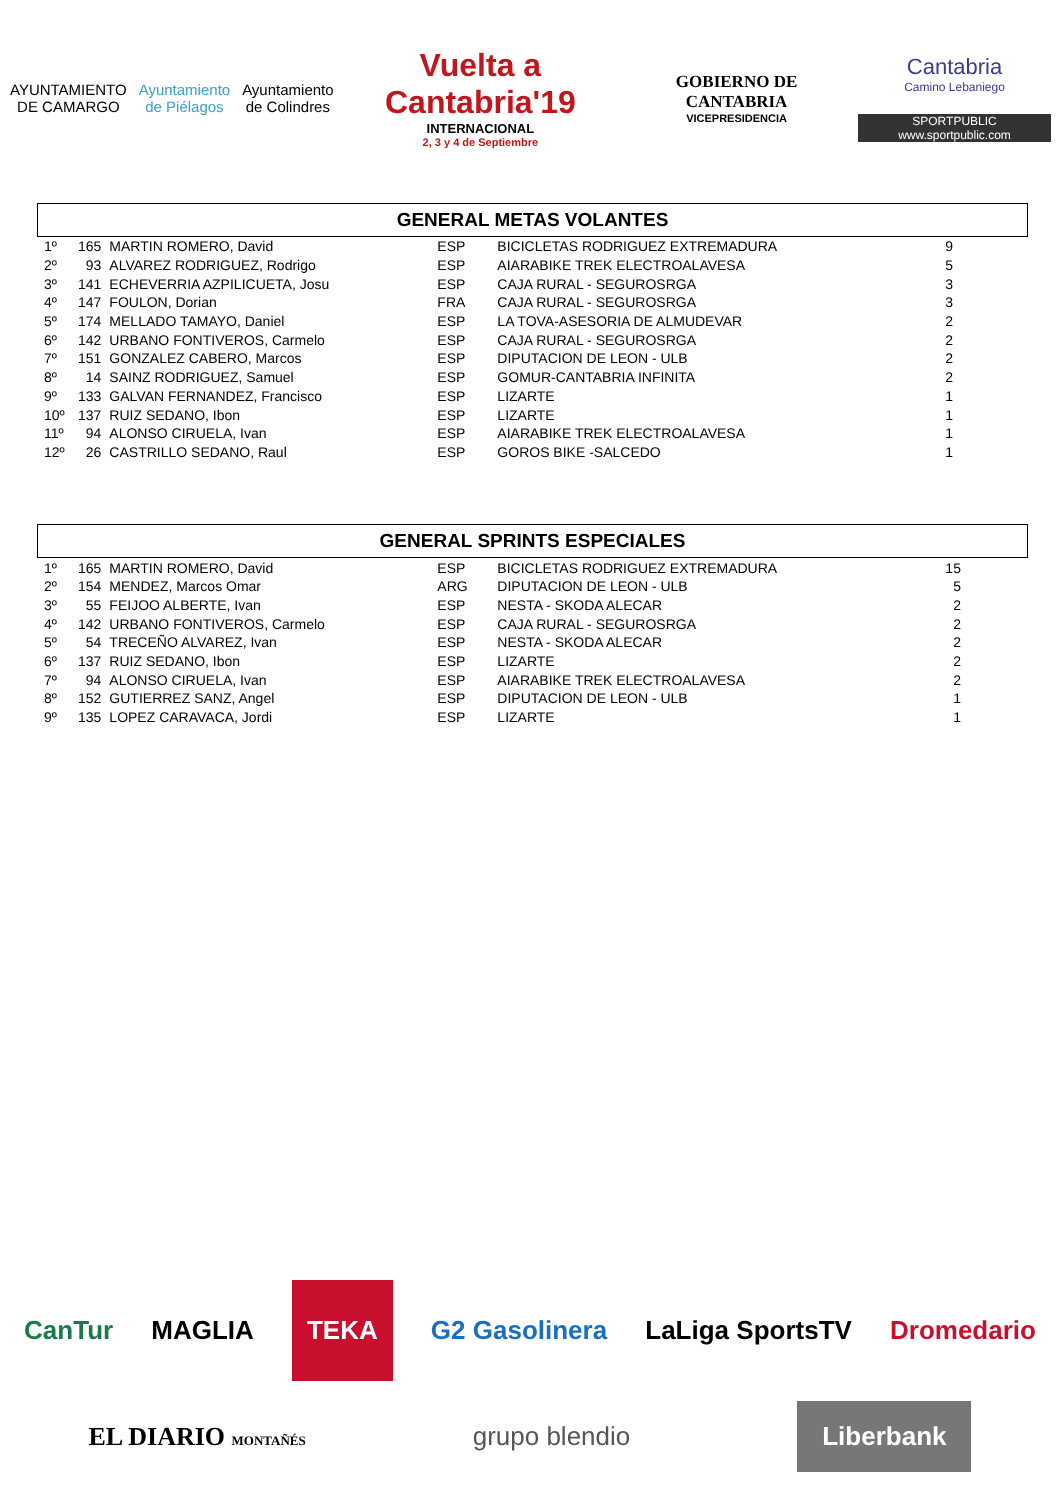AYUNTAMIENTO
DE CAMARGO
Ayuntamiento
de Piélagos
Ayuntamiento
de Colindres
Vuelta a Cantabria'19
INTERNACIONAL
2, 3 y 4 de Septiembre
GOBIERNO DE CANTABRIA
VICEPRESIDENCIA
Cantabria
Camino Lebaniego
SPORTPUBLIC www.sportpublic.com
GENERAL METAS VOLANTES
| 1º | 165 | MARTIN ROMERO, David | ESP | BICICLETAS RODRIGUEZ EXTREMADURA | 9 |
| 2º | 93 | ALVAREZ RODRIGUEZ, Rodrigo | ESP | AIARABIKE TREK ELECTROALAVESA | 5 |
| 3º | 141 | ECHEVERRIA AZPILICUETA, Josu | ESP | CAJA RURAL - SEGUROSRGA | 3 |
| 4º | 147 | FOULON, Dorian | FRA | CAJA RURAL - SEGUROSRGA | 3 |
| 5º | 174 | MELLADO TAMAYO, Daniel | ESP | LA TOVA-ASESORIA DE ALMUDEVAR | 2 |
| 6º | 142 | URBANO FONTIVEROS, Carmelo | ESP | CAJA RURAL - SEGUROSRGA | 2 |
| 7º | 151 | GONZALEZ CABERO, Marcos | ESP | DIPUTACION DE LEON - ULB | 2 |
| 8º | 14 | SAINZ RODRIGUEZ, Samuel | ESP | GOMUR-CANTABRIA INFINITA | 2 |
| 9º | 133 | GALVAN FERNANDEZ, Francisco | ESP | LIZARTE | 1 |
| 10º | 137 | RUIZ SEDANO, Ibon | ESP | LIZARTE | 1 |
| 11º | 94 | ALONSO CIRUELA, Ivan | ESP | AIARABIKE TREK ELECTROALAVESA | 1 |
| 12º | 26 | CASTRILLO SEDANO, Raul | ESP | GOROS BIKE -SALCEDO | 1 |
GENERAL SPRINTS ESPECIALES
| 1º | 165 | MARTIN ROMERO, David | ESP | BICICLETAS RODRIGUEZ EXTREMADURA | 15 |
| 2º | 154 | MENDEZ, Marcos Omar | ARG | DIPUTACION DE LEON - ULB | 5 |
| 3º | 55 | FEIJOO ALBERTE, Ivan | ESP | NESTA - SKODA ALECAR | 2 |
| 4º | 142 | URBANO FONTIVEROS, Carmelo | ESP | CAJA RURAL - SEGUROSRGA | 2 |
| 5º | 54 | TRECEÑO ALVAREZ, Ivan | ESP | NESTA - SKODA ALECAR | 2 |
| 6º | 137 | RUIZ SEDANO, Ibon | ESP | LIZARTE | 2 |
| 7º | 94 | ALONSO CIRUELA, Ivan | ESP | AIARABIKE TREK ELECTROALAVESA | 2 |
| 8º | 152 | GUTIERREZ SANZ, Angel | ESP | DIPUTACION DE LEON - ULB | 1 |
| 9º | 135 | LOPEZ CARAVACA, Jordi | ESP | LIZARTE | 1 |
CanTur
MAGLIA
TEKA
G2 Gasolinera
LaLiga SportsTV
Dromedario
EL DIARIO MONTAÑÉS
grupo blendio
Liberbank